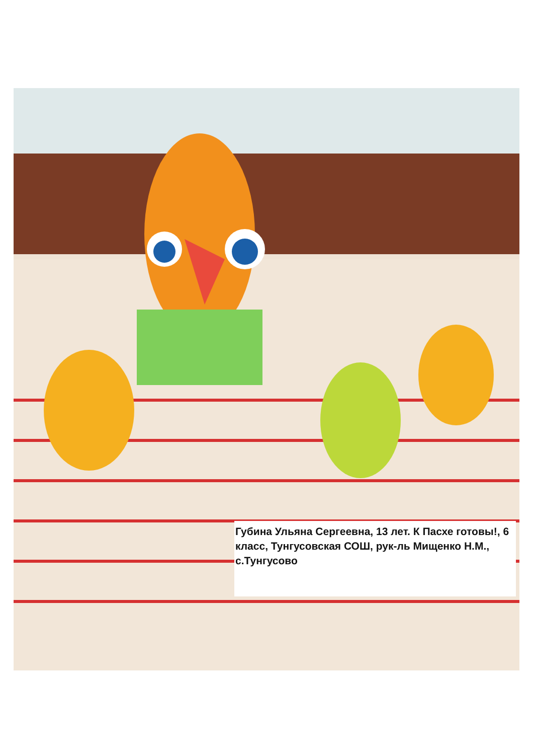Губина Ульяна Сергеевна, 13 лет. К Пасхе готовы!, 6 класс, Тунгусовская СОШ, рук-ль Мищенко Н.М., с.Тунгусово